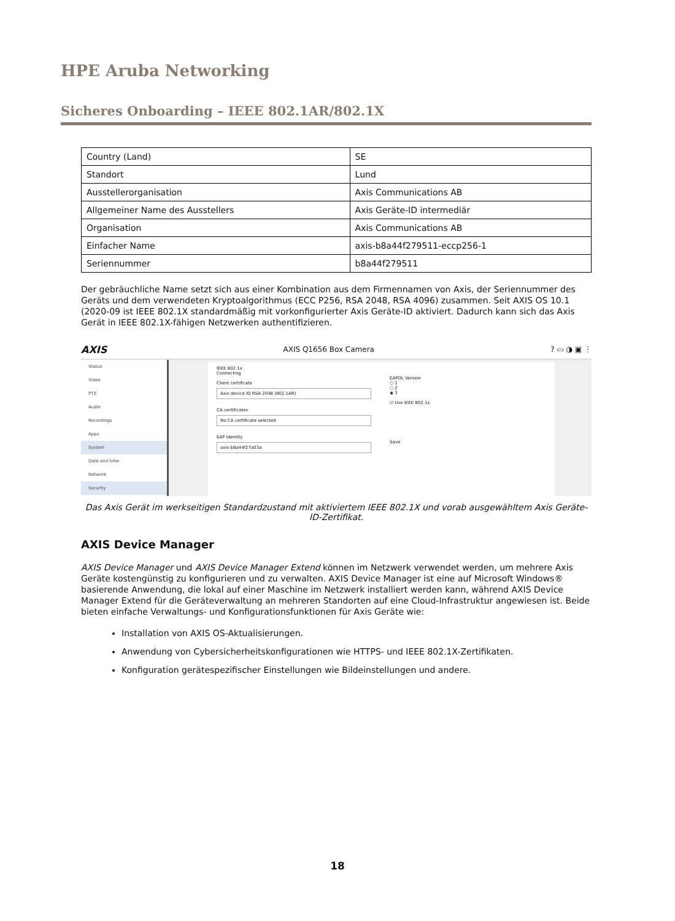HPE Aruba Networking
Sicheres Onboarding – IEEE 802.1AR/802.1X
| Country (Land) | SE |
| Standort | Lund |
| Ausstellerorganisation | Axis Communications AB |
| Allgemeiner Name des Ausstellers | Axis Geräte-ID intermediär |
| Organisation | Axis Communications AB |
| Einfacher Name | axis-b8a44f279511-eccp256-1 |
| Seriennummer | b8a44f279511 |
Der gebräuchliche Name setzt sich aus einer Kombination aus dem Firmennamen von Axis, der Seriennummer des Geräts und dem verwendeten Kryptoalgorithmus (ECC P256, RSA 2048, RSA 4096) zusammen. Seit AXIS OS 10.1 (2020-09 ist IEEE 802.1X standardmäßig mit vorkonfigurierter Axis Geräte-ID aktiviert. Dadurch kann sich das Axis Gerät in IEEE 802.1X-fähigen Netzwerken authentifizieren.
AXIS AXIS Q1656 Box Camera? ▭ ◑ ▣ ⋮
Status
Video
PTZ
Audio
Recordings
Apps
System
Date and time
Network
Security
IEEE 802.1x
Connecting
Client certificate
Axis device ID RSA-2048 (802.1AR)
CA certificates
No CA certificate selected
EAP Identity
axis-b8a44f27a03a
EAPOL Version
○ 1
○ 2
◉ 3
☑ Use IEEE 802.1x
Save
Das Axis Gerät im werkseitigen Standardzustand mit aktiviertem IEEE 802.1X und vorab ausgewähltem Axis Geräte-ID-Zertifikat.
AXIS Device Manager
AXIS Device Manager und AXIS Device Manager Extend können im Netzwerk verwendet werden, um mehrere Axis Geräte kostengünstig zu konfigurieren und zu verwalten. AXIS Device Manager ist eine auf Microsoft Windows® basierende Anwendung, die lokal auf einer Maschine im Netzwerk installiert werden kann, während AXIS Device Manager Extend für die Geräteverwaltung an mehreren Standorten auf eine Cloud-Infrastruktur angewiesen ist. Beide bieten einfache Verwaltungs- und Konfigurationsfunktionen für Axis Geräte wie:
Installation von AXIS OS-Aktualisierungen.
Anwendung von Cybersicherheitskonfigurationen wie HTTPS- und IEEE 802.1X-Zertifikaten.
Konfiguration gerätespezifischer Einstellungen wie Bildeinstellungen und andere.
18